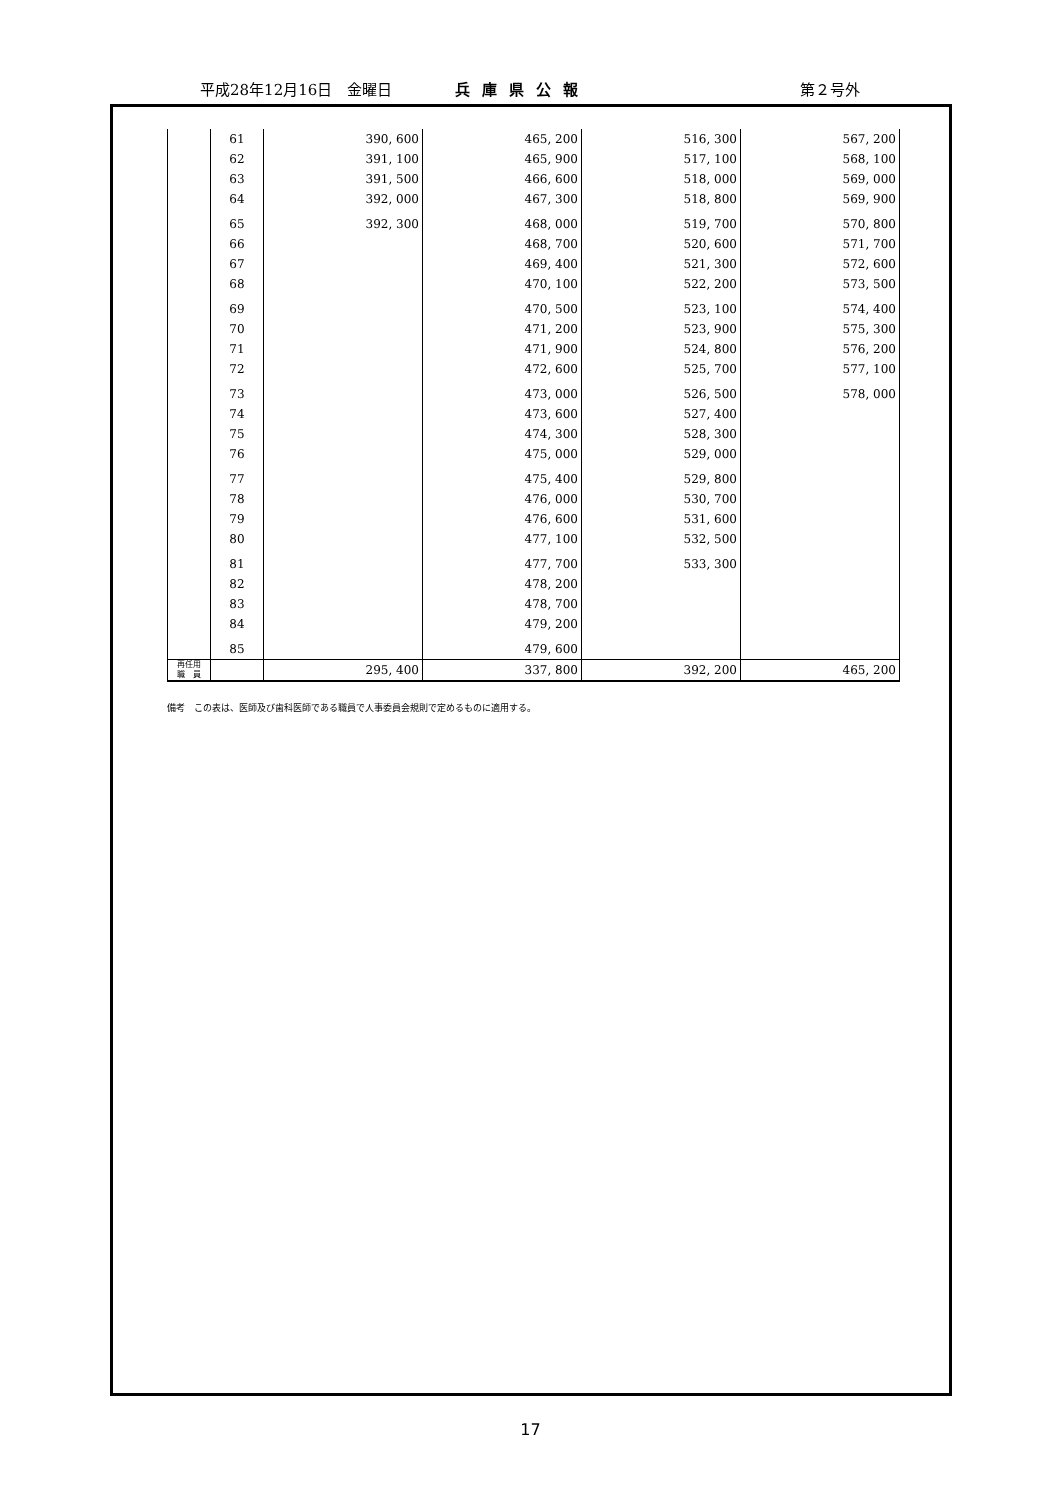平成28年12月16日　金曜日 兵庫県公報 第２号外
| | 61 | 390, 600 | 465, 200 | 516, 300 | 567, 200 |
| | 62 | 391, 100 | 465, 900 | 517, 100 | 568, 100 |
| | 63 | 391, 500 | 466, 600 | 518, 000 | 569, 000 |
| | 64 | 392, 000 | 467, 300 | 518, 800 | 569, 900 |
| | 65 | 392, 300 | 468, 000 | 519, 700 | 570, 800 |
| | 66 | | 468, 700 | 520, 600 | 571, 700 |
| | 67 | | 469, 400 | 521, 300 | 572, 600 |
| | 68 | | 470, 100 | 522, 200 | 573, 500 |
| | 69 | | 470, 500 | 523, 100 | 574, 400 |
| | 70 | | 471, 200 | 523, 900 | 575, 300 |
| | 71 | | 471, 900 | 524, 800 | 576, 200 |
| | 72 | | 472, 600 | 525, 700 | 577, 100 |
| | 73 | | 473, 000 | 526, 500 | 578, 000 |
| | 74 | | 473, 600 | 527, 400 | |
| | 75 | | 474, 300 | 528, 300 | |
| | 76 | | 475, 000 | 529, 000 | |
| | 77 | | 475, 400 | 529, 800 | |
| | 78 | | 476, 000 | 530, 700 | |
| | 79 | | 476, 600 | 531, 600 | |
| | 80 | | 477, 100 | 532, 500 | |
| | 81 | | 477, 700 | 533, 300 | |
| | 82 | | 478, 200 | | |
| | 83 | | 478, 700 | | |
| | 84 | | 479, 200 | | |
| | 85 | | 479, 600 | | |
| 再任用 職 員 | | 295, 400 | 337, 800 | 392, 200 | 465, 200 |
備考　この表は、医師及び歯科医師である職員で人事委員会規則で定めるものに適用する。
17